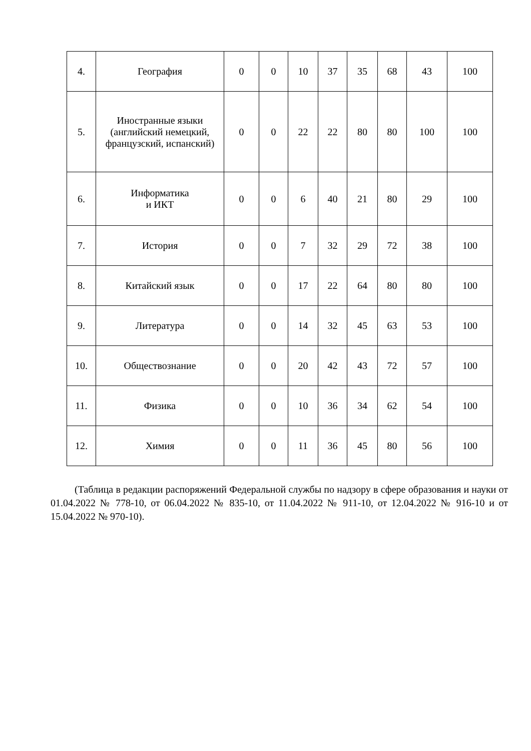| 4. | География | 0 | 0 | 10 | 37 | 35 | 68 | 43 | 100 |
| 5. | Иностранные языки (английский немецкий, французский, испанский) | 0 | 0 | 22 | 22 | 80 | 80 | 100 | 100 |
| 6. | Информатика и ИКТ | 0 | 0 | 6 | 40 | 21 | 80 | 29 | 100 |
| 7. | История | 0 | 0 | 7 | 32 | 29 | 72 | 38 | 100 |
| 8. | Китайский язык | 0 | 0 | 17 | 22 | 64 | 80 | 80 | 100 |
| 9. | Литература | 0 | 0 | 14 | 32 | 45 | 63 | 53 | 100 |
| 10. | Обществознание | 0 | 0 | 20 | 42 | 43 | 72 | 57 | 100 |
| 11. | Физика | 0 | 0 | 10 | 36 | 34 | 62 | 54 | 100 |
| 12. | Химия | 0 | 0 | 11 | 36 | 45 | 80 | 56 | 100 |
(Таблица в редакции распоряжений Федеральной службы по надзору в сфере образования и науки от 01.04.2022 № 778-10, от 06.04.2022 № 835-10, от 11.04.2022 № 911-10, от 12.04.2022 № 916-10 и от 15.04.2022 № 970-10).